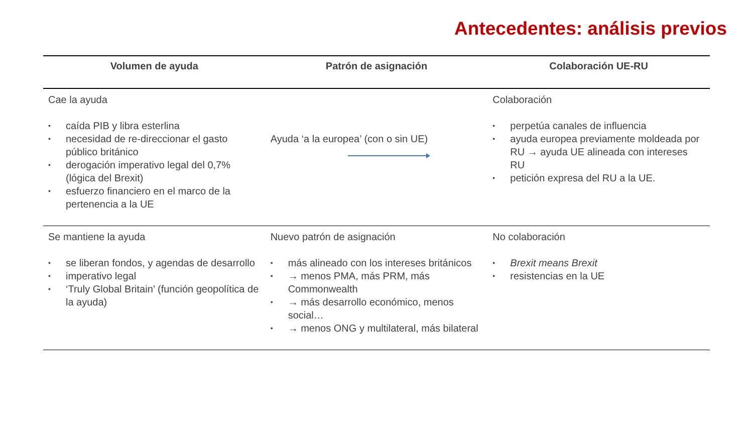Antecedentes: análisis previos
| Volumen de ayuda | Patrón de asignación | Colaboración UE-RU |
| --- | --- | --- |
| Cae la ayuda • caída PIB y libra esterlina • necesidad de re-direccionar el gasto público británico • derogación imperativo legal del 0,7% (lógica del Brexit) • esfuerzo financiero en el marco de la pertenencia a la UE | Ayuda ‘a la europea’ (con o sin UE) | Colaboración • perpetúa canales de influencia • ayuda europea previamente moldeada por RU → ayuda UE alineada con intereses RU • petición expresa del RU a la UE. |
| Se mantiene la ayuda • se liberan fondos, y agendas de desarrollo • imperativo legal • ‘Truly Global Britain’ (función geopolítica de la ayuda) | Nuevo patrón de asignación • más alineado con los intereses británicos • → menos PMA, más PRM, más Commonwealth • → más desarrollo económico, menos social… • → menos ONG y multilateral, más bilateral | No colaboración • Brexit means Brexit • resistencias en la UE |